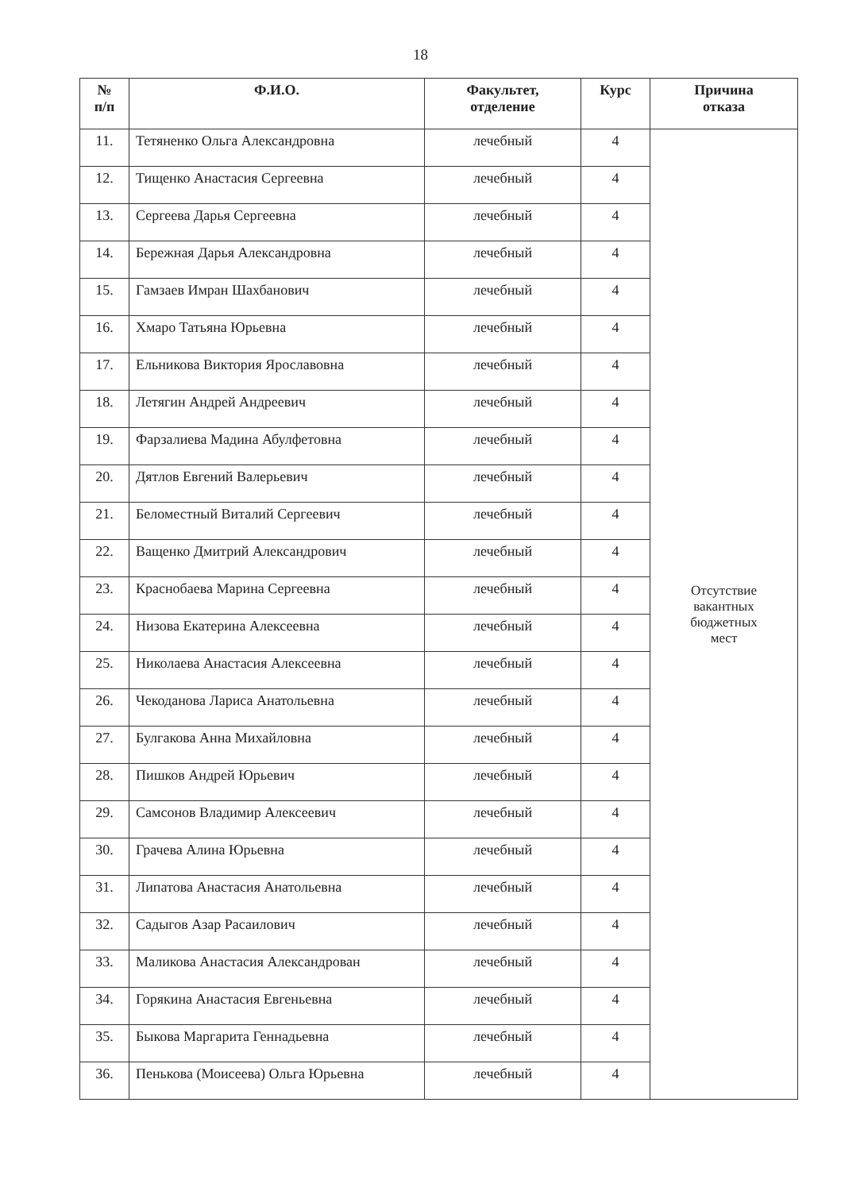18
| № п/п | Ф.И.О. | Факультет, отделение | Курс | Причина отказа |
| --- | --- | --- | --- | --- |
| 11. | Тетяненко Ольга Александровна | лечебный | 4 | Отсутствие вакантных бюджетных мест |
| 12. | Тищенко Анастасия Сергеевна | лечебный | 4 | |
| 13. | Сергеева Дарья Сергеевна | лечебный | 4 | |
| 14. | Бережная Дарья Александровна | лечебный | 4 | |
| 15. | Гамзаев Имран Шахбанович | лечебный | 4 | |
| 16. | Хмаро Татьяна Юрьевна | лечебный | 4 | |
| 17. | Ельникова Виктория Ярославовна | лечебный | 4 | |
| 18. | Летягин Андрей Андреевич | лечебный | 4 | |
| 19. | Фарзалиева Мадина Абулфетовна | лечебный | 4 | |
| 20. | Дятлов Евгений Валерьевич | лечебный | 4 | |
| 21. | Беломестный Виталий Сергеевич | лечебный | 4 | |
| 22. | Ващенко Дмитрий Александрович | лечебный | 4 | |
| 23. | Краснобаева Марина Сергеевна | лечебный | 4 | |
| 24. | Низова Екатерина Алексеевна | лечебный | 4 | |
| 25. | Николаева Анастасия Алексеевна | лечебный | 4 | |
| 26. | Чекоданова Лариса Анатольевна | лечебный | 4 | |
| 27. | Булгакова Анна Михайловна | лечебный | 4 | |
| 28. | Пишков Андрей Юрьевич | лечебный | 4 | |
| 29. | Самсонов Владимир Алексеевич | лечебный | 4 | |
| 30. | Грачева Алина Юрьевна | лечебный | 4 | |
| 31. | Липатова Анастасия Анатольевна | лечебный | 4 | |
| 32. | Садыгов Азар Расаилович | лечебный | 4 | |
| 33. | Маликова Анастасия Александрован | лечебный | 4 | |
| 34. | Горякина Анастасия Евгеньевна | лечебный | 4 | |
| 35. | Быкова Маргарита Геннадьевна | лечебный | 4 | |
| 36. | Пенькова (Моисеева) Ольга Юрьевна | лечебный | 4 | |